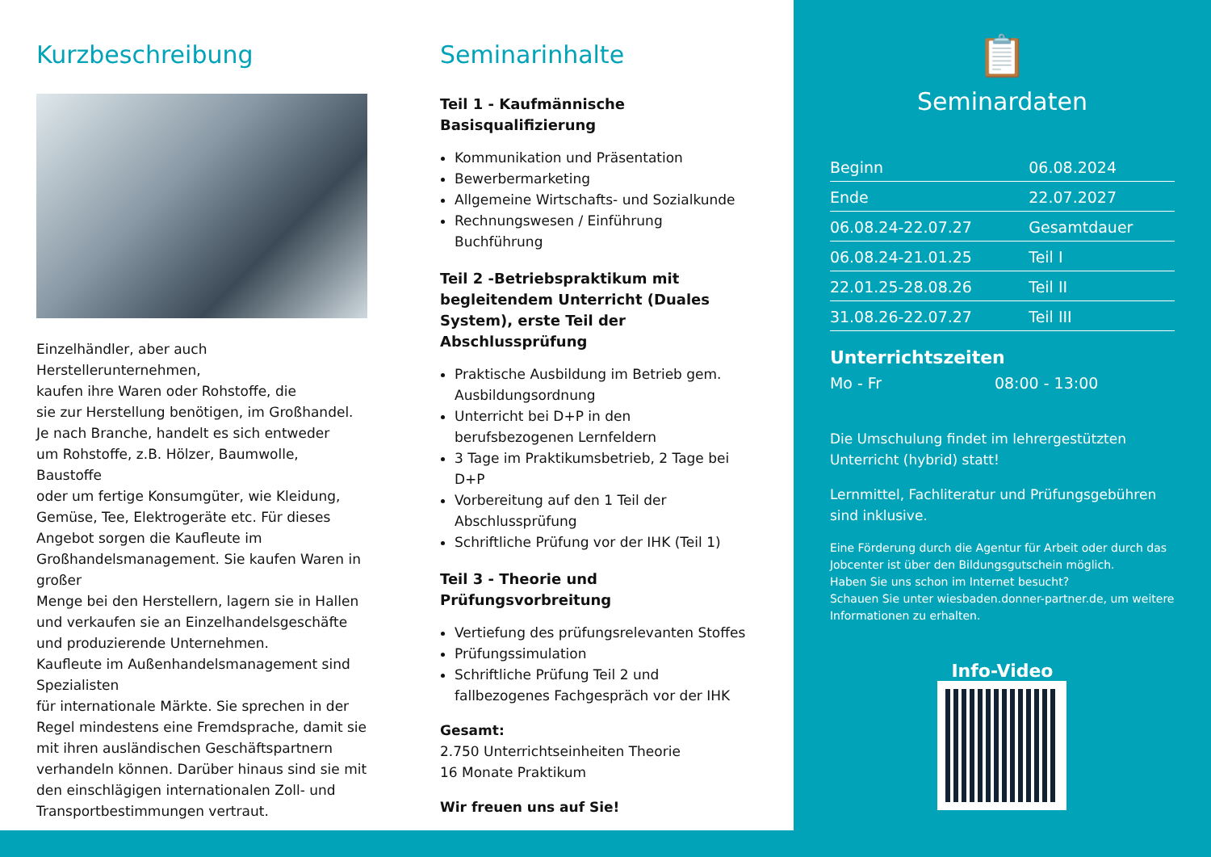Kurzbeschreibung
Einzelhändler, aber auch Herstellerunternehmen,
kaufen ihre Waren oder Rohstoffe, die
sie zur Herstellung benötigen, im Großhandel.
Je nach Branche, handelt es sich entweder
um Rohstoffe, z.B. Hölzer, Baumwolle, Baustoffe
oder um fertige Konsumgüter, wie Kleidung, Gemüse, Tee, Elektrogeräte etc. Für dieses Angebot sorgen die Kaufleute im Großhandelsmanagement. Sie kaufen Waren in großer
Menge bei den Herstellern, lagern sie in Hallen und verkaufen sie an Einzelhandelsgeschäfte und produzierende Unternehmen.
Kaufleute im Außenhandelsmanagement sind Spezialisten
für internationale Märkte. Sie sprechen in der Regel mindestens eine Fremdsprache, damit sie mit ihren ausländischen Geschäftspartnern verhandeln können. Darüber hinaus sind sie mit den einschlägigen internationalen Zoll- und Transportbestimmungen vertraut.
Seminarinhalte
Teil 1 - Kaufmännische
Basisqualifizierung
Kommunikation und Präsentation
Bewerbermarketing
Allgemeine Wirtschafts- und Sozialkunde
Rechnungswesen / Einführung Buchführung
Teil 2 -Betriebspraktikum mit begleitendem Unterricht (Duales System), erste Teil der Abschlussprüfung
Praktische Ausbildung im Betrieb gem. Ausbildungsordnung
Unterricht bei D+P in den berufsbezogenen Lernfeldern
3 Tage im Praktikumsbetrieb, 2 Tage bei D+P
Vorbereitung auf den 1 Teil der Abschlussprüfung
Schriftliche Prüfung vor der IHK (Teil 1)
Teil 3 - Theorie und Prüfungsvorbreitung
Vertiefung des prüfungsrelevanten Stoffes
Prüfungssimulation
Schriftliche Prüfung Teil 2 und fallbezogenes Fachgespräch vor der IHK
Gesamt:
2.750 Unterrichtseinheiten Theorie
16 Monate Praktikum
Wir freuen uns auf Sie!
📋
Seminardaten
| Beginn | 06.08.2024 |
| Ende | 22.07.2027 |
| 06.08.24-22.07.27 | Gesamtdauer |
| 06.08.24-21.01.25 | Teil I |
| 22.01.25-28.08.26 | Teil II |
| 31.08.26-22.07.27 | Teil III |
Unterrichtszeiten
Mo - Fr 08:00 - 13:00
Die Umschulung findet im lehrergestützten Unterricht (hybrid) statt!
Lernmittel, Fachliteratur und Prüfungsgebühren sind inklusive.
Eine Förderung durch die Agentur für Arbeit oder durch das Jobcenter ist über den Bildungsgutschein möglich.
Haben Sie uns schon im Internet besucht?
Schauen Sie unter wiesbaden.donner-partner.de, um weitere Informationen zu erhalten.
Info-Video